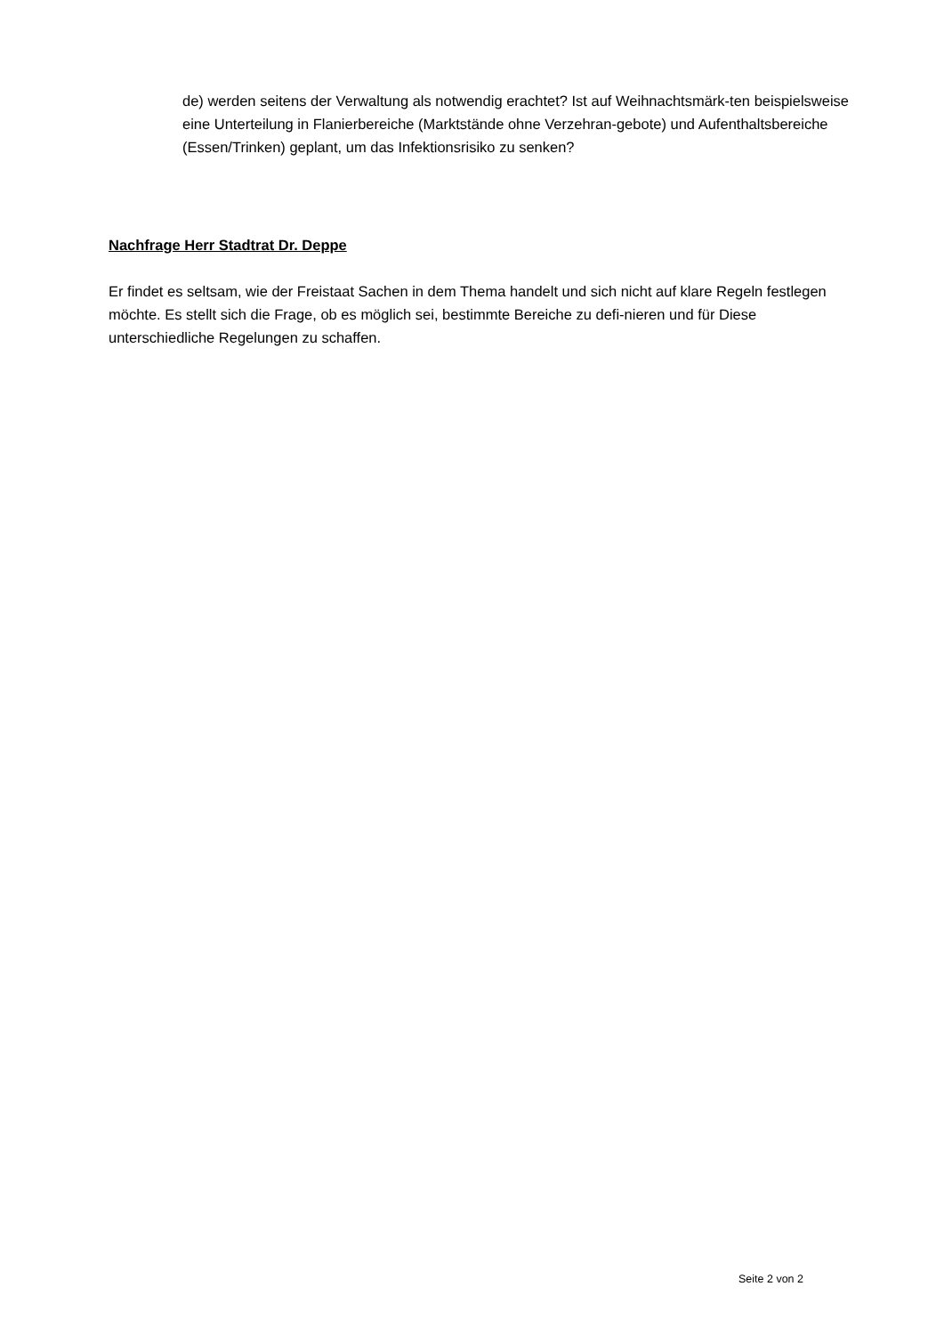de) werden seitens der Verwaltung als notwendig erachtet? Ist auf Weihnachtsmärk-ten beispielsweise eine Unterteilung in Flanierbereiche (Marktstände ohne Verzehran-gebote) und Aufenthaltsbereiche (Essen/Trinken) geplant, um das Infektionsrisiko zu senken?
Nachfrage Herr Stadtrat Dr. Deppe
Er findet es seltsam, wie der Freistaat Sachen in dem Thema handelt und sich nicht auf klare Regeln festlegen möchte. Es stellt sich die Frage, ob es möglich sei, bestimmte Bereiche zu defi-nieren und für Diese unterschiedliche Regelungen zu schaffen.
Seite 2 von 2